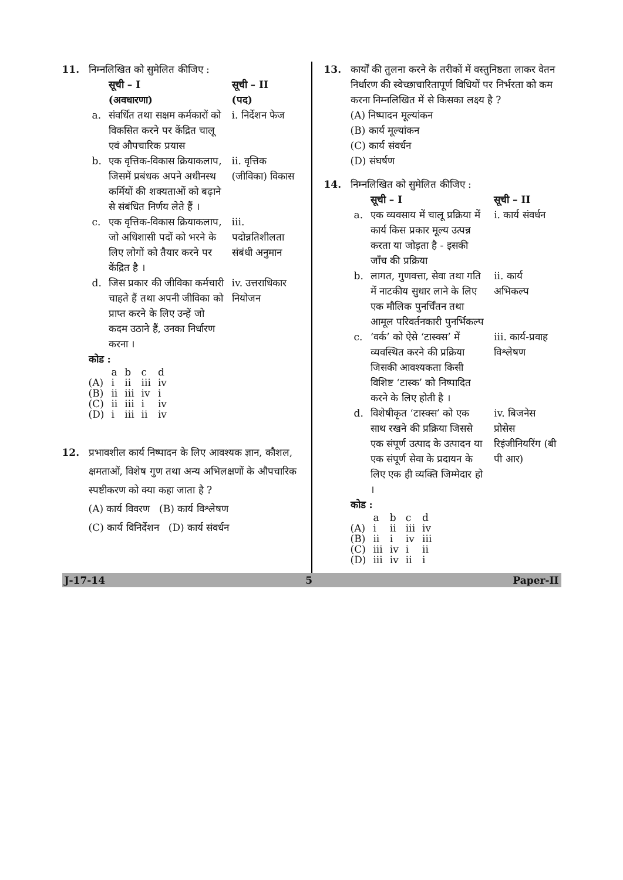11. निम्नलिखित को सुमेलित कीजिए :
| | सूची – I (अवधारणा) | सूची – II (पद) |
| --- | --- | --- |
| a. | संवर्धित तथा सक्षम कर्मकारों को विकसित करने पर केंद्रित चालू एवं औपचारिक प्रयास | i. निर्देशन फेज |
| b. | एक वृत्तिक-विकास क्रियाकलाप, जिसमें प्रबंधक अपने अधीनस्थ कर्मियों की शक्यताओं को बढ़ाने से संबंधित निर्णय लेते हैं । | ii. वृत्तिक (जीविका) विकास |
| c. | एक वृत्तिक-विकास क्रियाकलाप, जो अधिशासी पदों को भरने के लिए लोगों को तैयार करने पर केंद्रित है । | iii. पदोन्नतिशीलता संबंधी अनुमान |
| d. | जिस प्रकार की जीविका कर्मचारी चाहते हैं तथा अपनी जीविका को प्राप्त करने के लिए उन्हें जो कदम उठाने हैं, उनका निर्धारण करना । | iv. उत्तराधिकार नियोजन |
कोड :
| | a | b | c | d |
| (A) | i | ii | iii | iv |
| (B) | ii | iii | iv | i |
| (C) | ii | iii | i | iv |
| (D) | i | iii | ii | iv |
12. प्रभावशील कार्य निष्पादन के लिए आवश्यक ज्ञान, कौशल, क्षमताओं, विशेष गुण तथा अन्य अभिलक्षणों के औपचारिक स्पष्टीकरण को क्या कहा जाता है ?
(A) कार्य विवरण (B) कार्य विश्लेषण
(C) कार्य विनिर्देशन (D) कार्य संवर्धन
13. कार्यों की तुलना करने के तरीकों में वस्तुनिष्ठता लाकर वेतन निर्धारण की स्वेच्छाचारितापूर्ण विधियों पर निर्भरता को कम करना निम्नलिखित में से किसका लक्ष्य है ?
(A) निष्पादन मूल्यांकन
(B) कार्य मूल्यांकन
(C) कार्य संवर्धन
(D) संघर्षण
14. निम्नलिखित को सुमेलित कीजिए :
| | सूची – I | सूची – II |
| --- | --- | --- |
| a. | एक व्यवसाय में चालू प्रक्रिया में कार्य किस प्रकार मूल्य उत्पन्न करता या जोड़ता है - इसकी जाँच की प्रक्रिया | i. कार्य संवर्धन |
| b. | लागत, गुणवत्ता, सेवा तथा गति में नाटकीय सुधार लाने के लिए एक मौलिक पुनर्चिंतन तथा आमूल परिवर्तनकारी पुनर्भिकल्प | ii. कार्य अभिकल्प |
| c. | ‘वर्क’ को ऐसे ‘टास्क्स’ में व्यवस्थित करने की प्रक्रिया जिसकी आवश्यकता किसी विशिष्ट ‘टास्क’ को निष्पादित करने के लिए होती है । | iii. कार्य-प्रवाह विश्लेषण |
| d. | विशेषीकृत ‘टास्क्स’ को एक साथ रखने की प्रक्रिया जिससे एक संपूर्ण उत्पाद के उत्पादन या एक संपूर्ण सेवा के प्रदायन के लिए एक ही व्यक्ति जिम्मेदार हो । | iv. बिजनेस प्रोसेस रिइंजीनियरिंग (बी पी आर) |
कोड :
| | a | b | c | d |
| (A) | i | ii | iii | iv |
| (B) | ii | i | iv | iii |
| (C) | iii | iv | i | ii |
| (D) | iii | iv | ii | i |
J-17-14 5 Paper-II